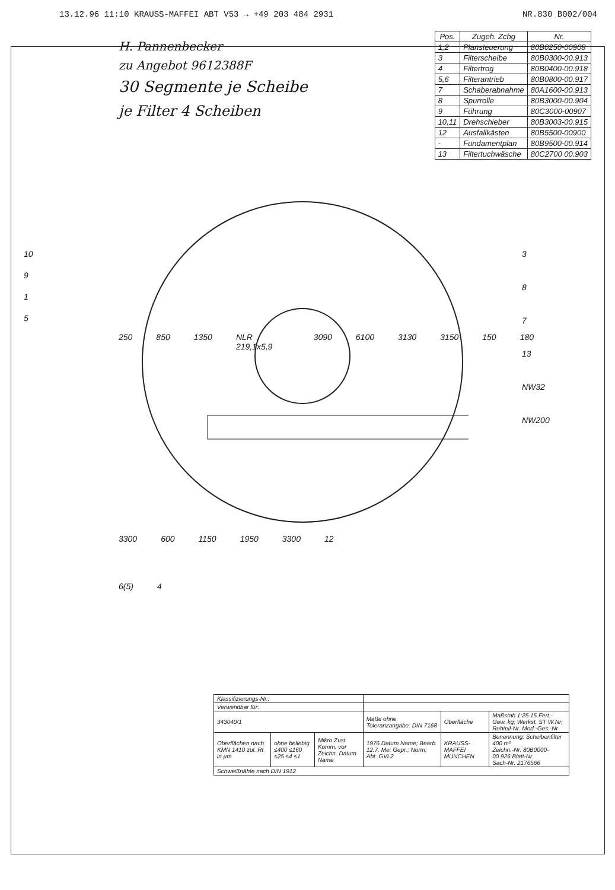13.12.96 11:10 KRAUSS-MAFFEI ABT V53 → +49 203 484 2931 NR.830 B002/004
H. Pannenbecker
zu Angebot 9612388F
30 Segmente je Scheibe
je Filter 4 Scheiben
| Pos. | Zugeh. Zchg | Nr. |
| --- | --- | --- |
| 1,2 | Plansteuerung | 80B0250-00908 |
| 3 | Filterscheibe | 80B0300-00.913 |
| 4 | Filtertrog | 80B0400-00.918 |
| 5,6 | Filterantrieb | 80B0800-00.917 |
| 7 | Schaberabnahme | 80A1600-00.913 |
| 8 | Spurrolle | 80B3000-00.904 |
| 9 | Führung | 80C3000-00907 |
| 10,11 | Drehschieber | 80B3003-00.915 |
| 12 | Ausfallkästen | 80B5500-00900 |
| - | Fundamentplan | 80B9500-00.914 |
| 13 | Filtertuchwäsche | 80C2700 00.903 |
10
9
1
5
3
8
7
13
NW32
NW200
250 850 1350 NLR 219,1x5,9 3090 6100 3130 3150 150 180
3300 600 1150 1950 3300 12
6(5) 4
| Klassifizierungs-Nr.: | | | | | |
| Verwendbar für: | | | | | |
| 343040/1 | | | Maße ohne Toleranzangabe: DIN 7168 | Oberfläche | Maßstab 1:25 15 Fert.-Gew. kg; Werkst. ST W.Nr; Rohteil-Nr. Mod.-Ges.-Nr |
| Oberflächen nach KMN 1410 zul. Rt in µm | ohne beliebig ≤400 ≤160 ≤25 ≤4 ≤1 | Mikro Zust. Komm. vor Zeichn. Datum Name | 1976 Datum Name; Bearb. 12.7. Me; Gepr.; Norm; Abt. GVL2 | KRAUSS-MAFFEI MÜNCHEN | Benennung: Scheibenfilter 400 m² Zeichn.-Nr. 80B0000-00.926 Blatt-Nr Sach-Nr. 2176566 |
| Schweißnähte nach DIN 1912 | | | | | |